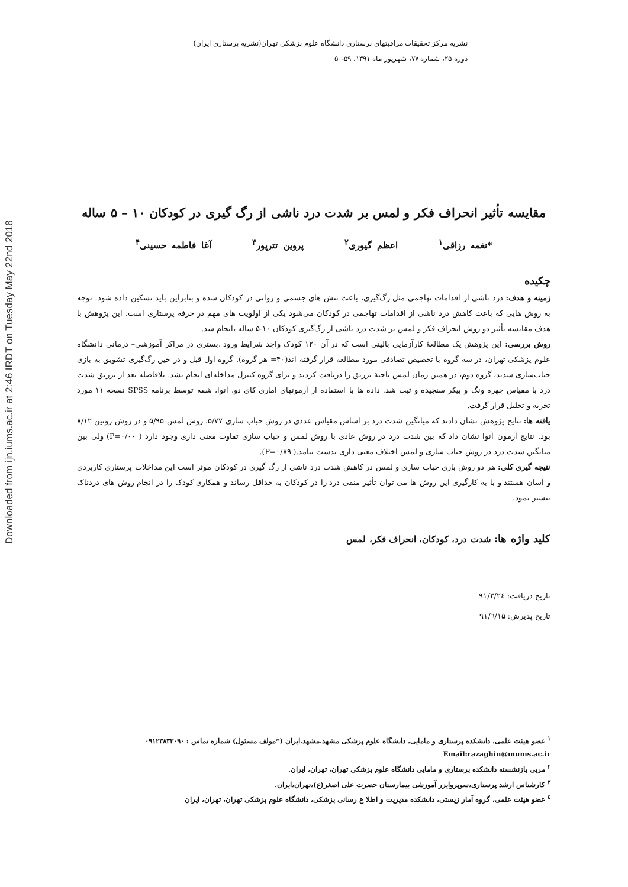Downloaded from ijn.iums.ac.ir at 2:46 IRDT on Tuesday May 22nd 2018
نشریه مرکز تحقیقات مراقبتهای پرستاری دانشگاه علوم پزشکی تهران(نشریه پرستاری ایران)
دوره ۲۵، شماره ۷۷، شهریور ماه ۱۳۹۱، ۵۹-۵۰
مقایسه تأثیر انحراف فکر و لمس بر شدت درد ناشی از رگ گیری در کودکان ۱۰ – ۵ ساله
*نغمه رزاقی<sup>۱</sup> اعظم گیوری<sup>۲</sup> پروین تترپور<sup>۳</sup> آغا فاطمه حسینی<sup>۴</sup>
چکیده
زمینه و هدف: درد ناشی از اقدامات تهاجمی مثل رگ‌گیری، باعث تنش های جسمی و روانی در کودکان شده و بنابراین باید تسکین داده شود. توجه به روش هایی که باعث کاهش درد ناشی از اقدامات تهاجمی در کودکان می‌شود یکی از اولویت های مهم در حرفه پرستاری است. این پژوهش با هدف مقایسه تأثیر دو روش انحراف فکر و لمس بر شدت درد ناشی از رگ‌گیری کودکان ۱۰-۵ ساله ،انجام شد.
روش بررسی: این پژوهش یک مطالعهٔ کارآزمایی بالینی است که در آن ۱۲۰ کودک واجد شرایط ورود ،بستری در مراکز آموزشی– درمانی دانشگاه علوم پزشکی تهران، در سه گروه با تخصیص تصادفی مورد مطالعه قرار گرفته اند(۴۰= هر گروه). گروه اول قبل و در حین رگ‌گیری تشویق به بازی حباب‌سازی شدند، گروه دوم، در همین زمان لمس ناحیهٔ تزریق را دریافت کردند و برای گروه کنترل مداخله‌ای انجام نشد. بلافاصله بعد از تزریق شدت درد با مقیاس چهره ونگ و بیکر سنجیده و ثبت شد. داده ها با استفاده از آزمونهای آماری کای دو، آنوا، شفه توسط برنامه SPSS نسخه ۱۱ مورد تجزیه و تحلیل قرار گرفت.
یافته ها: نتایج پژوهش نشان دادند که میانگین شدت درد بر اساس مقیاس عددی در روش حباب سازی ۵/۷۷، روش لمس ۵/۹۵ و در روش روتین ۸/۱۲ بود. نتایج آزمون آنوا نشان داد که بین شدت درد در روش عادی با روش لمس و حباب سازی تفاوت معنی داری وجود دارد ( P=۰/۰۰) ولی بین میانگین شدت درد در روش حباب سازی و لمس اختلاف معنی داری بدست نیامد.( P=۰/۸۹).
نتیجه گیری کلی: هر دو روش بازی حباب سازی و لمس در کاهش شدت درد ناشی از رگ گیری در کودکان موثر است این مداخلات پرستاری کاربردی و آسان هستند و با به کارگیری این روش ها می توان تأثیر منفی درد را در کودکان به حداقل رساند و همکاری کودک را در انجام روش های دردناک بیشتر نمود.
کلید واژه ها: شدت درد، کودکان، انحراف فکر، لمس
تاریخ دریافت: ۹۱/۳/۲٤
تاریخ پذیرش: ۹۱/٦/۱۵
<sup>۱</sup> عضو هیئت علمی، دانشکده پرستاری و مامایی، دانشگاه علوم پزشکی مشهد.مشهد.ایران (*مولف مسئول) شماره تماس : ۰۹۱۲۳۸۳۳۰۹۰
Email:razaghin@mums.ac.ir
<sup>۲</sup> مربی بازنشسته دانشکده پرستاری و مامایی دانشگاه علوم پزشکی تهران، تهران، ایران.
<sup>۳</sup> کارشناس ارشد پرستاری،سوپروایزر آموزشی بیمارستان حضرت علی اصغر(ع)،تهران،ایران.
<sup>٤</sup> عضو هیئت علمی، گروه آمار زیستی، دانشکده مدیریت و اطلا ع رسانی پزشکی، دانشگاه علوم پزشکی تهران، تهران، ایران